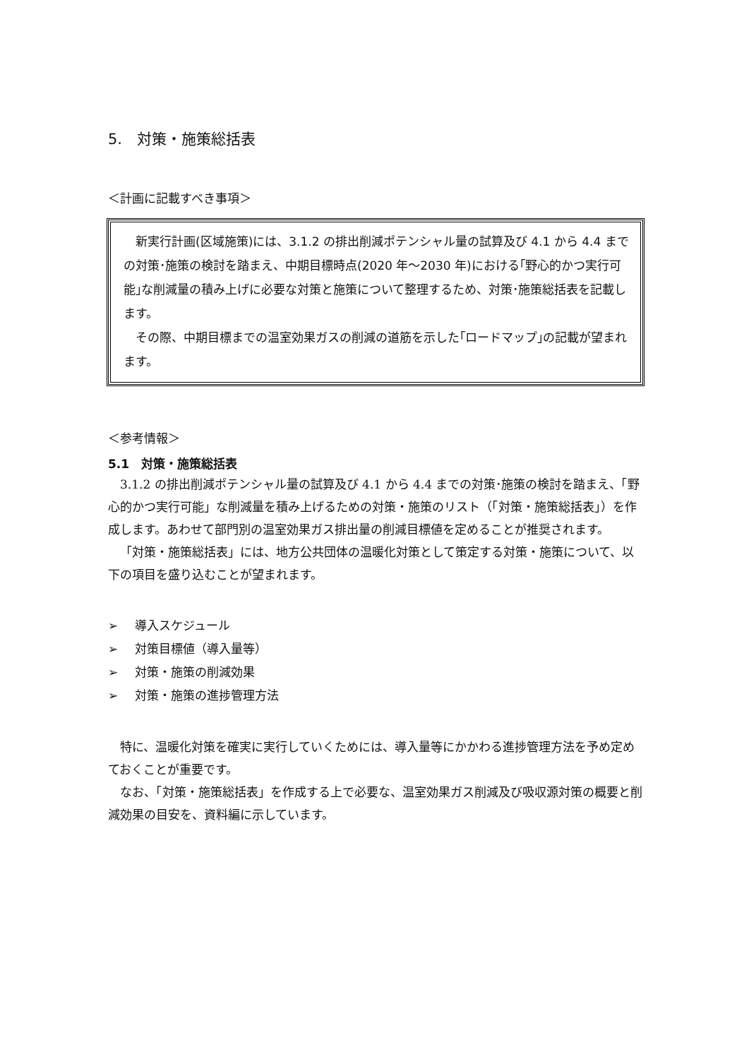5.　対策・施策総括表
＜計画に記載すべき事項＞
新実行計画(区域施策)には、3.1.2 の排出削減ポテンシャル量の試算及び 4.1 から 4.4 までの対策･施策の検討を踏まえ、中期目標時点(2020 年～2030 年)における｢野心的かつ実行可能｣な削減量の積み上げに必要な対策と施策について整理するため、対策･施策総括表を記載します。
その際、中期目標までの温室効果ガスの削減の道筋を示した｢ロードマップ｣の記載が望まれます。
＜参考情報＞
5.1　対策・施策総括表
3.1.2 の排出削減ポテンシャル量の試算及び 4.1 から 4.4 までの対策･施策の検討を踏まえ、「野心的かつ実行可能」な削減量を積み上げるための対策・施策のリスト（「対策・施策総括表」）を作成します。あわせて部門別の温室効果ガス排出量の削減目標値を定めることが推奨されます。
「対策・施策総括表」には、地方公共団体の温暖化対策として策定する対策・施策について、以下の項目を盛り込むことが望まれます。
➢ 導入スケジュール
➢ 対策目標値（導入量等）
➢ 対策・施策の削減効果
➢ 対策・施策の進捗管理方法
特に、温暖化対策を確実に実行していくためには、導入量等にかかわる進捗管理方法を予め定めておくことが重要です。
なお、「対策・施策総括表」を作成する上で必要な、温室効果ガス削減及び吸収源対策の概要と削減効果の目安を、資料編に示しています。